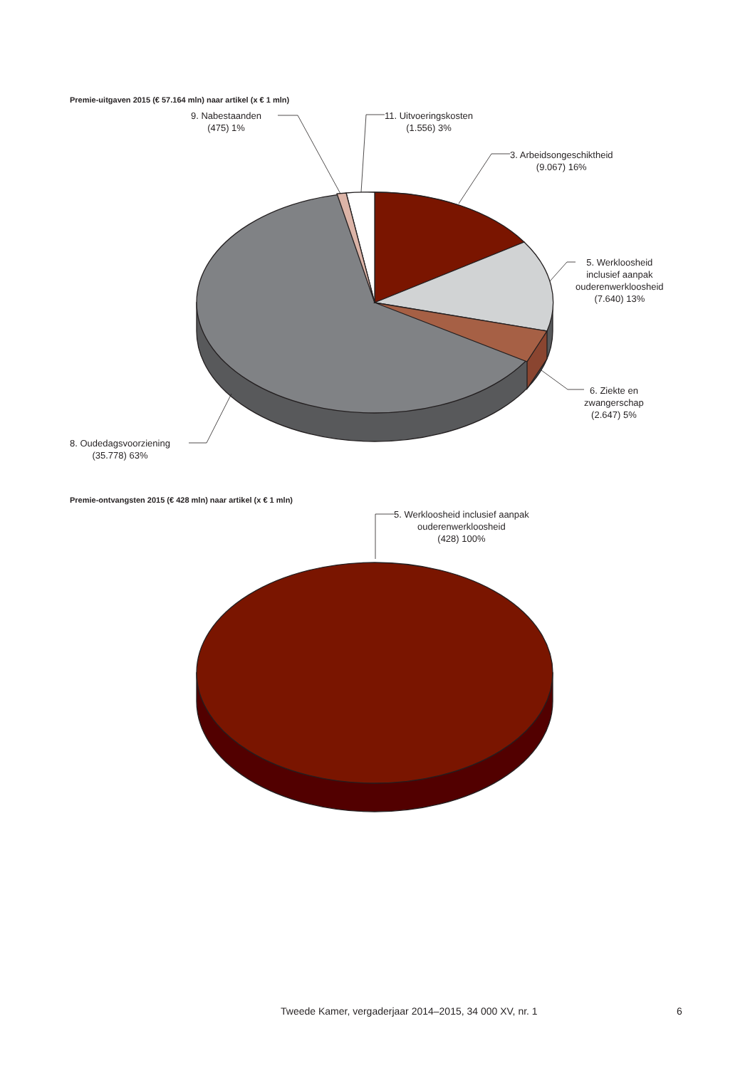Premie-uitgaven 2015 (€ 57.164 mln) naar artikel (x € 1 mln)
9. Nabestaanden
(475) 1%
11. Uitvoeringskosten
(1.556) 3%
3. Arbeidsongeschiktheid
(9.067) 16%
5. Werkloosheid
inclusief aanpak
ouderenwerkloosheid
(7.640) 13%
6. Ziekte en
zwangerschap
(2.647) 5%
8. Oudedagsvoorziening
(35.778) 63%
Premie-ontvangsten 2015 (€ 428 mln) naar artikel (x € 1 mln)
5. Werkloosheid inclusief aanpak
ouderenwerkloosheid
(428) 100%
Tweede Kamer, vergaderjaar 2014–2015, 34 000 XV, nr. 1
6